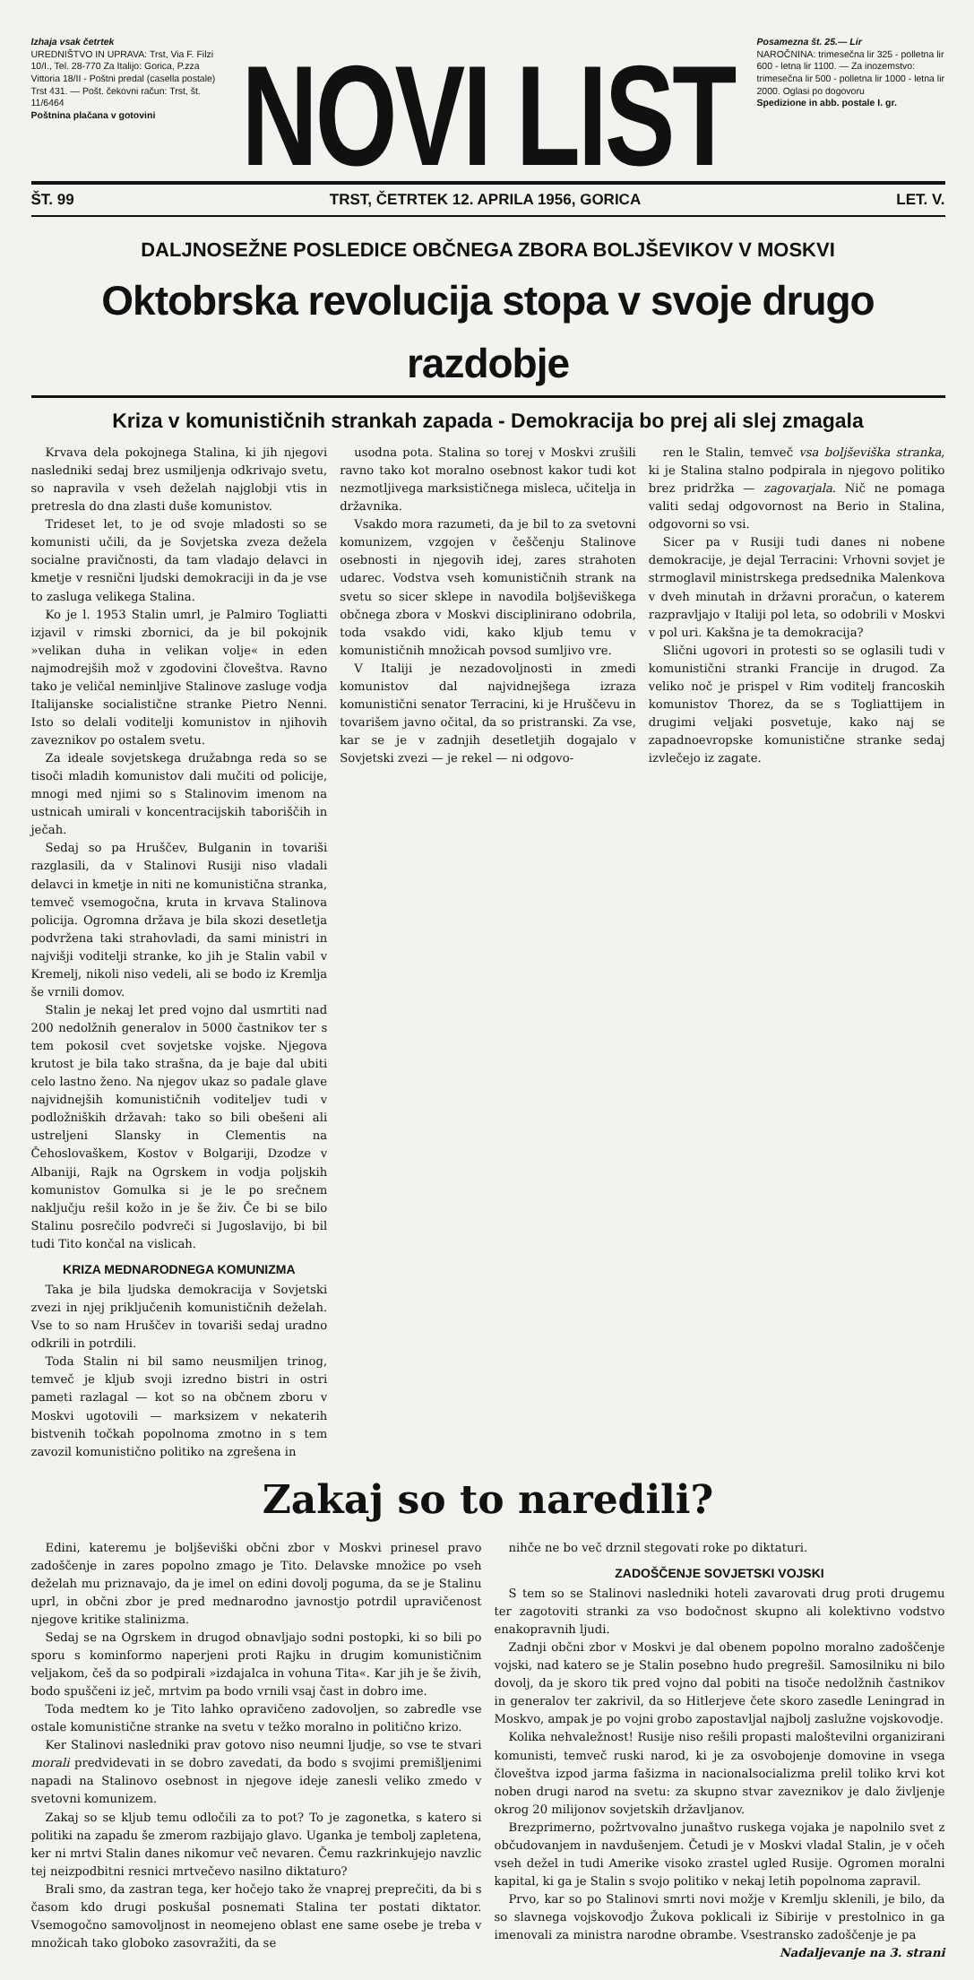Izhaja vsak četrtek
UREDNIŠTVO IN UPRAVA: Trst, Via F. Filzi 10/I., Tel. 28-770 Za Italijo: Gorica, P.zza Vittoria 18/II - Poštni predal (casella postale) Trst 431. — Pošt. čekovni račun: Trst, št. 11/6464
Poštnina plačana v gotovini
NOVI LIST
Posamezna št. 25.— Lir
NAROČNINA: trimesečna lir 325 - polletna lir 600 - letna lir 1100. — Za inozemstvo: trimesečna lir 500 - polletna lir 1000 - letna lir 2000. Oglasi po dogovoru
Spedizione in abb. postale I. gr.
ŠT. 99 TRST, ČETRTEK 12. APRILA 1956, GORICA LET. V.
DALJNOSEŽNE POSLEDICE OBČNEGA ZBORA BOLJŠEVIKOV V MOSKVI
Oktobrska revolucija stopa v svoje drugo razdobje
Kriza v komunističnih strankah zapada - Demokracija bo prej ali slej zmagala
Krvava dela pokojnega Stalina, ki jih njegovi nasledniki sedaj brez usmiljenja odkrivajo svetu, so napravila v vseh deželah najglobji vtis in pretresla do dna zlasti duše komunistov.
Trideset let, to je od svoje mladosti so se komunisti učili, da je Sovjetska zveza dežela socialne pravičnosti, da tam vladajo delavci in kmetje v resnični ljudski demokraciji in da je vse to zasluga velikega Stalina.
Ko je l. 1953 Stalin umrl, je Palmiro Togliatti izjavil v rimski zbornici, da je bil pokojnik »velikan duha in velikan volje« in eden najmodrejših mož v zgodovini človeštva. Ravno tako je veličal neminljive Stalinove zasluge vodja Italijanske socialistične stranke Pietro Nenni. Isto so delali voditelji komunistov in njihovih zaveznikov po ostalem svetu.
Za ideale sovjetskega družabnga reda so se tisoči mladih komunistov dali mučiti od policije, mnogi med njimi so s Stalinovim imenom na ustnicah umirali v koncentracijskih taboriščih in ječah.
Sedaj so pa Hruščev, Bulganin in tovariši razglasili, da v Stalinovi Rusiji niso vladali delavci in kmetje in niti ne komunistična stranka, temveč vsemogočna, kruta in krvava Stalinova policija. Ogromna država je bila skozi desetletja podvržena taki strahovladi, da sami ministri in najvišji voditelji stranke, ko jih je Stalin vabil v Kremelj, nikoli niso vedeli, ali se bodo iz Kremlja še vrnili domov.
Stalin je nekaj let pred vojno dal usmrtiti nad 200 nedolžnih generalov in 5000 častnikov ter s tem pokosil cvet sovjetske vojske. Njegova krutost je bila tako strašna, da je baje dal ubiti celo lastno ženo. Na njegov ukaz so padale glave najvidnejših komunističnih voditeljev tudi v podložniških državah: tako so bili obešeni ali ustreljeni Slansky in Clementis na Čehoslovaškem, Kostov v Bolgariji, Dzodze v Albaniji, Rajk na Ogrskem in vodja poljskih komunistov Gomulka si je le po srečnem naključju rešil kožo in je še živ. Če bi se bilo Stalinu posrečilo podvreči si Jugoslavijo, bi bil tudi Tito končal na vislicah.
KRIZA MEDNARODNEGA KOMUNIZMA
Taka je bila ljudska demokracija v Sovjetski zvezi in njej priključenih komunističnih deželah. Vse to so nam Hruščev in tovariši sedaj uradno odkrili in potrdili.
Toda Stalin ni bil samo neusmiljen trinog, temveč je kljub svoji izredno bistri in ostri pameti razlagal — kot so na občnem zboru v Moskvi ugotovili — marksizem v nekaterih bistvenih točkah popolnoma zmotno in s tem zavozil komunistično politiko na zgrešena in
usodna pota. Stalina so torej v Moskvi zrušili ravno tako kot moralno osebnost kakor tudi kot nezmotljivega marksističnega misleca, učitelja in državnika.
Vsakdo mora razumeti, da je bil to za svetovni komunizem, vzgojen v češčenju Stalinove osebnosti in njegovih idej, zares strahoten udarec. Vodstva vseh komunističnih strank na svetu so sicer sklepe in navodila boljševiškega občnega zbora v Moskvi disciplinirano odobrila, toda vsakdo vidi, kako kljub temu v komunističnih množicah povsod sumljivo vre.
V Italiji je nezadovoljnosti in zmedi komunistov dal najvidnejšega izraza komunistični senator Terracini, ki je Hruščevu in tovarišem javno očital, da so pristranski. Za vse, kar se je v zadnjih desetletjih dogajalo v Sovjetski zvezi — je rekel — ni odgovo-
ren le Stalin, temveč vsa boljševiška stranka, ki je Stalina stalno podpirala in njegovo politiko brez pridržka — zagovarjala. Nič ne pomaga valiti sedaj odgovornost na Berio in Stalina, odgovorni so vsi.
Sicer pa v Rusiji tudi danes ni nobene demokracije, je dejal Terracini: Vrhovni sovjet je strmoglavil ministrskega predsednika Malenkova v dveh minutah in državni proračun, o katerem razpravljajo v Italiji pol leta, so odobrili v Moskvi v pol uri. Kakšna je ta demokracija?
Slični ugovori in protesti so se oglasili tudi v komunistični stranki Francije in drugod. Za veliko noč je prispel v Rim voditelj francoskih komunistov Thorez, da se s Togliattijem in drugimi veljaki posvetuje, kako naj se zapadnoevropske komunistične stranke sedaj izvlečejo iz zagate.
Zakaj so to naredili?
Edini, kateremu je boljševiški občni zbor v Moskvi prinesel pravo zadoščenje in zares popolno zmago je Tito. Delavske množice po vseh deželah mu priznavajo, da je imel on edini dovolj poguma, da se je Stalinu uprl, in občni zbor je pred mednarodno javnostjo potrdil upravičenost njegove kritike stalinizma.
Sedaj se na Ogrskem in drugod obnavljajo sodni postopki, ki so bili po sporu s kominformo naperjeni proti Rajku in drugim komunističnim veljakom, češ da so podpirali »izdajalca in vohuna Tita«. Kar jih je še živih, bodo spuščeni iz ječ, mrtvim pa bodo vrnili vsaj čast in dobro ime.
Toda medtem ko je Tito lahko opravičeno zadovoljen, so zabredle vse ostale komunistične stranke na svetu v težko moralno in politično krizo.
Ker Stalinovi nasledniki prav gotovo niso neumni ljudje, so vse te stvari morali predvidevati in se dobro zavedati, da bodo s svojimi premišljenimi napadi na Stalinovo osebnost in njegove ideje zanesli veliko zmedo v svetovni komunizem.
Zakaj so se kljub temu odločili za to pot? To je zagonetka, s katero si politiki na zapadu še zmerom razbijajo glavo. Uganka je tembolj zapletena, ker ni mrtvi Stalin danes nikomur več nevaren. Čemu razkrinkujejo navzlic tej neizpodbitni resnici mrtvečevo nasilno diktaturo?
Brali smo, da zastran tega, ker hočejo tako že vnaprej preprečiti, da bi s časom kdo drugi poskušal posnemati Stalina ter postati diktator. Vsemogočno samovoljnost in neomejeno oblast ene same osebe je treba v množicah tako globoko zasovražiti, da se
nihče ne bo več drznil stegovati roke po diktaturi.
ZADOŠČENJE SOVJETSKI VOJSKI
S tem so se Stalinovi nasledniki hoteli zavarovati drug proti drugemu ter zagotoviti stranki za vso bodočnost skupno ali kolektivno vodstvo enakopravnih ljudi.
Zadnji občni zbor v Moskvi je dal obenem popolno moralno zadoščenje vojski, nad katero se je Stalin posebno hudo pregrešil. Samosilniku ni bilo dovolj, da je skoro tik pred vojno dal pobiti na tisoče nedolžnih častnikov in generalov ter zakrivil, da so Hitlerjeve čete skoro zasedle Leningrad in Moskvo, ampak je po vojni grobo zapostavljal najbolj zaslužne vojskovodje.
Kolika nehvaležnost! Rusije niso rešili propasti maloštevilni organizirani komunisti, temveč ruski narod, ki je za osvobojenje domovine in vsega človeštva izpod jarma fašizma in nacionalsocializma prelil toliko krvi kot noben drugi narod na svetu: za skupno stvar zaveznikov je dalo življenje okrog 20 milijonov sovjetskih državljanov.
Brezprimerno, požrtvovalno junaštvo ruskega vojaka je napolnilo svet z občudovanjem in navdušenjem. Četudi je v Moskvi vladal Stalin, je v očeh vseh dežel in tudi Amerike visoko zrastel ugled Rusije. Ogromen moralni kapital, ki ga je Stalin s svojo politiko v nekaj letih popolnoma zapravil.
Prvo, kar so po Stalinovi smrti novi možje v Kremlju sklenili, je bilo, da so slavnega vojskovodjo Žukova poklicali iz Sibirije v prestolnico in ga imenovali za ministra narodne obrambe. Vsestransko zadoščenje je pa
Nadaljevanje na 3. strani